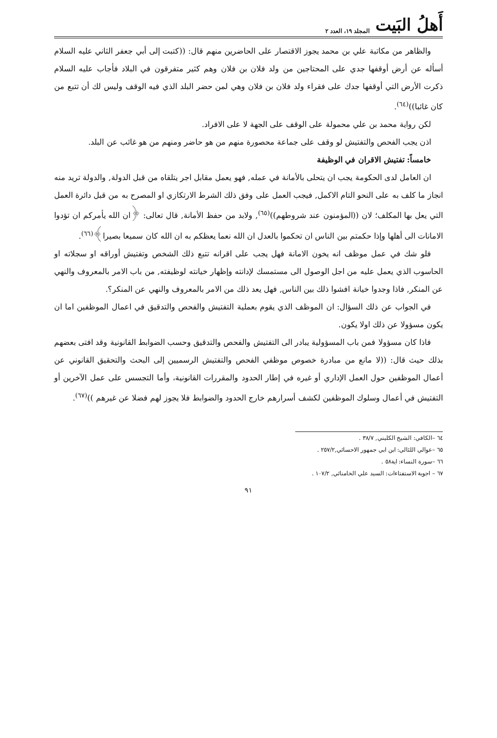أَهلُ البَيت المجلد ١٩، العدد ٢
والظاهر من مكاتبة علي بن محمد يجوز الاقتصار على الحاضرين منهم قال: ((كتبت إلى أبي جعفر الثاني عليه السلام أسأله عن أرض أوقفها جدي على المحتاجين من ولد فلان بن فلان وهم كثير متفرقون في البلاد فأجاب عليه السلام ذكرت الأرض التي أوقفها جدك على فقراء ولد فلان بن فلان وهي لمن حضر البلد الذي فيه الوقف وليس لك أن تتبع من كان غائبا))<sup>(٦٤)</sup>.
لكن رواية محمد بن علي محمولة على الوقف على الجهة لا على الافراد.
اذن يجب الفحص والتفتيش لو وقف على جماعة محصورة منهم من هو حاضر ومنهم من هو غائب عن البلد.
خامساً: تفتيش الاقران في الوظيفة
ان العامل لدى الحكومة يجب ان يتحلى بالأمانة في عمله, فهو يعمل مقابل اجر يتلقاه من قبل الدولة, والدولة تريد منه انجاز ما كلف به على النحو التام الاكمل, فيجب العمل على وفق ذلك الشرط الارتكازي او المصرح به من قبل دائرة العمل التي يعل بها المكلف؛ لان ((المؤمنون عند شروطهم))<sup>(٦٥)</sup>, ولابد من حفظ الأمانة, قال تعالى: ﴿ان الله يأمركم ان تؤدوا الامانات الى أهلها وإذا حكمتم بين الناس ان تحكموا بالعدل ان الله نعما يعظكم به ان الله كان سميعا بصيرا﴾<sup>(٦٦)</sup>.
فلو شك في عمل موظف انه يخون الامانة فهل يجب على اقرانه تتبع ذلك الشخص وتفتيش أوراقه او سجلاته او الحاسوب الذي يعمل عليه من اجل الوصول الى مستمسك لإدانته وإظهار خيانته لوظيفته, من باب الامر بالمعروف والنهي عن المنكر, فاذا وجدوا خيانة افشوا ذلك بين الناس, فهل يعد ذلك من الامر بالمعروف والنهي عن المنكر؟.
في الجواب عن ذلك السؤال: ان الموظف الذي يقوم بعملية التفتيش والفحص والتدقيق في اعمال الموظفين اما ان يكون مسؤولا عن ذلك اولا يكون.
فاذا كان مسؤولا فمن باب المسؤولية يبادر الى التفتيش والفحص والتدقيق وحسب الضوابط القانونية وقد افتى بعضهم بذلك حيث قال: ((لا مانع من مبادرة خصوص موظفي الفحص والتفتيش الرسميين إلى البحث والتحقيق القانوني عن أعمال الموظفين حول العمل الإداري أو غيره في إطار الحدود والمقررات القانونية، وأما التجسس على عمل الآخرين أو التفتيش في أعمال وسلوك الموظفين لكشف أسرارهم خارج الحدود والضوابط فلا يجوز لهم فضلا عن غيرهم ))<sup>(٦٧)</sup>.
٦٤ –الكافي: الشيخ الكليني, ٣٨/٧ .
٦٥ –عوالي اللئالي: ابن ابي جمهور الاحسائي,٢٥٧/٢ .
٦٦ –سورة النساء: اية٥٨ .
٦٧ – اجوبة الاستفتاءات: السيد علي الخامنائي, ١٠٧/٢ .
٩١